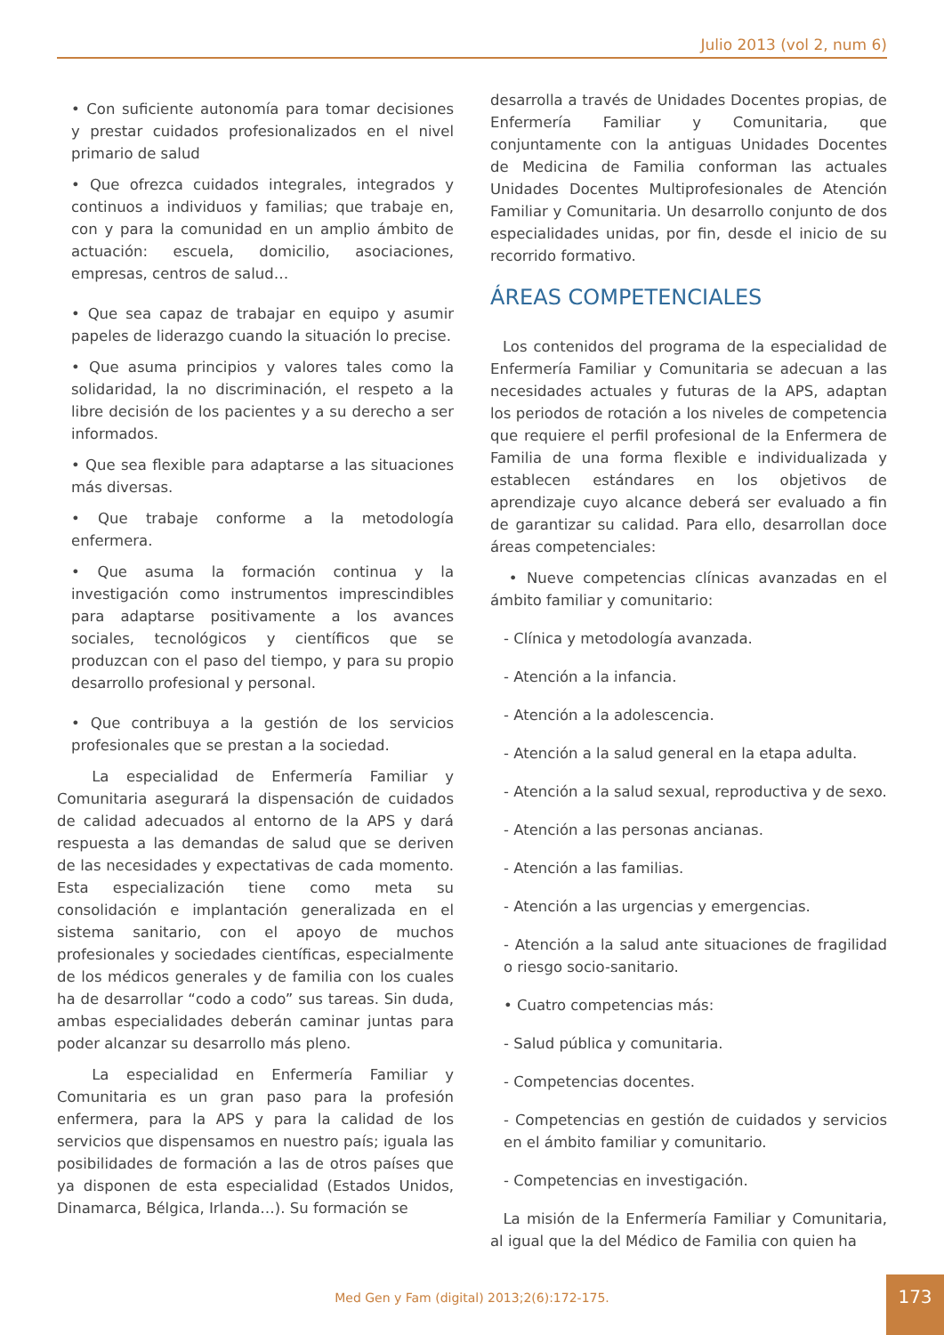Julio 2013 (vol 2, num 6)
• Con suficiente autonomía para tomar decisiones y prestar cuidados profesionalizados en el nivel primario de salud
• Que ofrezca cuidados integrales, integrados y continuos a individuos y familias; que trabaje en, con y para la comunidad en un amplio ámbito de actuación: escuela, domicilio, asociaciones, empresas, centros de salud…
• Que sea capaz de trabajar en equipo y asumir papeles de liderazgo cuando la situación lo precise.
• Que asuma principios y valores tales como la solidaridad, la no discriminación, el respeto a la libre decisión de los pacientes y a su derecho a ser informados.
• Que sea flexible para adaptarse a las situaciones más diversas.
• Que trabaje conforme a la metodología enfermera.
• Que asuma la formación continua y la investigación como instrumentos imprescindibles para adaptarse positivamente a los avances sociales, tecnológicos y científicos que se produzcan con el paso del tiempo, y para su propio desarrollo profesional y personal.
• Que contribuya a la gestión de los servicios profesionales que se prestan a la sociedad.
La especialidad de Enfermería Familiar y Comunitaria asegurará la dispensación de cuidados de calidad adecuados al entorno de la APS y dará respuesta a las demandas de salud que se deriven de las necesidades y expectativas de cada momento. Esta especialización tiene como meta su consolidación e implantación generalizada en el sistema sanitario, con el apoyo de muchos profesionales y sociedades científicas, especialmente de los médicos generales y de familia con los cuales ha de desarrollar “codo a codo” sus tareas. Sin duda, ambas especialidades deberán caminar juntas para poder alcanzar su desarrollo más pleno.
La especialidad en Enfermería Familiar y Comunitaria es un gran paso para la profesión enfermera, para la APS y para la calidad de los servicios que dispensamos en nuestro país; iguala las posibilidades de formación a las de otros países que ya disponen de esta especialidad (Estados Unidos, Dinamarca, Bélgica, Irlanda…). Su formación se
desarrolla a través de Unidades Docentes propias, de Enfermería Familiar y Comunitaria, que conjuntamente con la antiguas Unidades Docentes de Medicina de Familia conforman las actuales Unidades Docentes Multiprofesionales de Atención Familiar y Comunitaria. Un desarrollo conjunto de dos especialidades unidas, por fin, desde el inicio de su recorrido formativo.
ÁREAS COMPETENCIALES
Los contenidos del programa de la especialidad de Enfermería Familiar y Comunitaria se adecuan a las necesidades actuales y futuras de la APS, adaptan los periodos de rotación a los niveles de competencia que requiere el perfil profesional de la Enfermera de Familia de una forma flexible e individualizada y establecen estándares en los objetivos de aprendizaje cuyo alcance deberá ser evaluado a fin de garantizar su calidad. Para ello, desarrollan doce áreas competenciales:
• Nueve competencias clínicas avanzadas en el ámbito familiar y comunitario:
- Clínica y metodología avanzada.
- Atención a la infancia.
- Atención a la adolescencia.
- Atención a la salud general en la etapa adulta.
- Atención a la salud sexual, reproductiva y de sexo.
- Atención a las personas ancianas.
- Atención a las familias.
- Atención a las urgencias y emergencias.
- Atención a la salud ante situaciones de fragilidad o riesgo socio-sanitario.
• Cuatro competencias más:
- Salud pública y comunitaria.
- Competencias docentes.
- Competencias en gestión de cuidados y servicios en el ámbito familiar y comunitario.
- Competencias en investigación.
La misión de la Enfermería Familiar y Comunitaria, al igual que la del Médico de Familia con quien ha
Med Gen y Fam (digital) 2013;2(6):172-175.
173